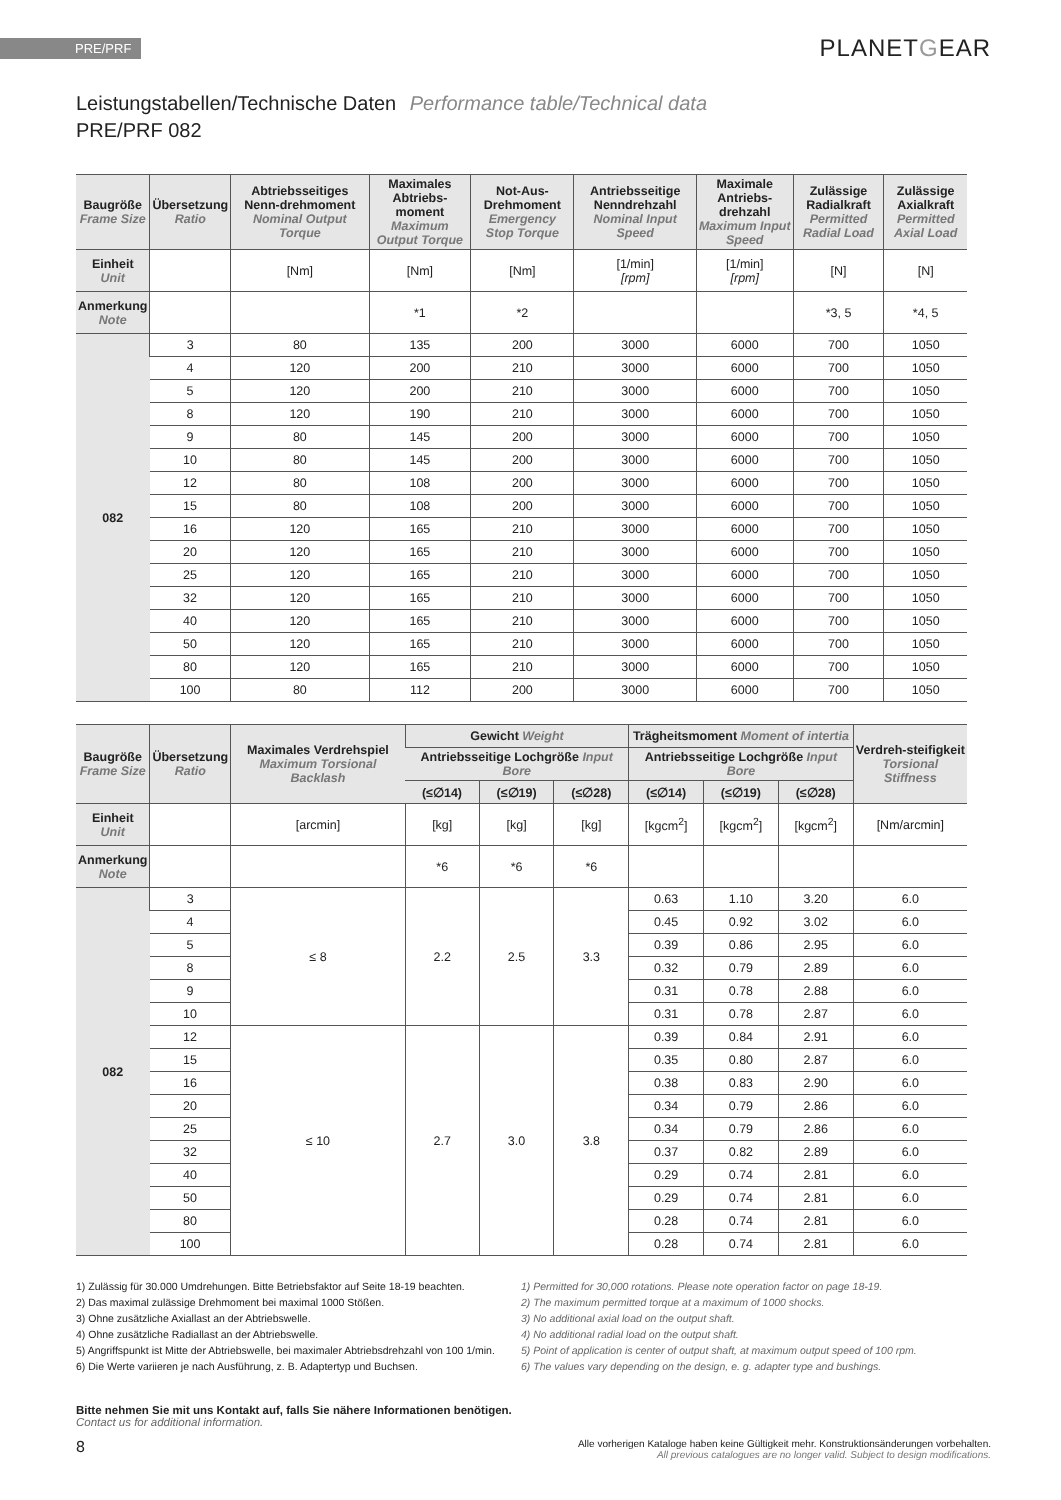PRE/PRF
PLANETGEAR
Leistungstabellen/Technische Daten Performance table/Technical data
PRE/PRF 082
| Baugröße Frame Size | Übersetzung Ratio | Abtriebsseitiges Nenn-drehmoment Nominal Output Torque | Maximales Abtriebs-moment Maximum Output Torque | Not-Aus-Drehmoment Emergency Stop Torque | Antriebsseitige Nenndrehzahl Nominal Input Speed | Maximale Antriebs-drehzahl Maximum Input Speed | Zulässige Radialkraft Permitted Radial Load | Zulässige Axialkraft Permitted Axial Load |
| --- | --- | --- | --- | --- | --- | --- | --- | --- |
| Einheit Unit | | [Nm] | [Nm] | [Nm] | [1/min] [rpm] | [1/min] [rpm] | [N] | [N] |
| Anmerkung Note | | | *1 | *2 | | | *3, 5 | *4, 5 |
| 082 | 3 | 80 | 135 | 200 | 3000 | 6000 | 700 | 1050 |
| | 4 | 120 | 200 | 210 | 3000 | 6000 | 700 | 1050 |
| | 5 | 120 | 200 | 210 | 3000 | 6000 | 700 | 1050 |
| | 8 | 120 | 190 | 210 | 3000 | 6000 | 700 | 1050 |
| | 9 | 80 | 145 | 200 | 3000 | 6000 | 700 | 1050 |
| | 10 | 80 | 145 | 200 | 3000 | 6000 | 700 | 1050 |
| | 12 | 80 | 108 | 200 | 3000 | 6000 | 700 | 1050 |
| | 15 | 80 | 108 | 200 | 3000 | 6000 | 700 | 1050 |
| | 16 | 120 | 165 | 210 | 3000 | 6000 | 700 | 1050 |
| | 20 | 120 | 165 | 210 | 3000 | 6000 | 700 | 1050 |
| | 25 | 120 | 165 | 210 | 3000 | 6000 | 700 | 1050 |
| | 32 | 120 | 165 | 210 | 3000 | 6000 | 700 | 1050 |
| | 40 | 120 | 165 | 210 | 3000 | 6000 | 700 | 1050 |
| | 50 | 120 | 165 | 210 | 3000 | 6000 | 700 | 1050 |
| | 80 | 120 | 165 | 210 | 3000 | 6000 | 700 | 1050 |
| | 100 | 80 | 112 | 200 | 3000 | 6000 | 700 | 1050 |
| Baugröße Frame Size | Übersetzung Ratio | Maximales Verdrehspiel Maximum Torsional Backlash | Gewicht Weight | | | Trägheitsmoment Moment of intertia | | | Verdreh-steifigkeit Torsional Stiffness |
| --- | --- | --- | --- | --- | --- | --- | --- | --- | --- |
| | | | Antriebsseitige Lochgröße Input Bore | | | Antriebsseitige Lochgröße Input Bore | | | |
| | | | (≤∅14) | (≤∅19) | (≤∅28) | (≤∅14) | (≤∅19) | (≤∅28) | |
| Einheit Unit | | [arcmin] | [kg] | [kg] | [kg] | [kgcm<sup>2</sup>] | [kgcm<sup>2</sup>] | [kgcm<sup>2</sup>] | [Nm/arcmin] |
| Anmerkung Note | | | *6 | *6 | *6 | | | | |
| 082 | 3 | ≤ 8 | 2.2 | 2.5 | 3.3 | 0.63 | 1.10 | 3.20 | 6.0 |
| | 4 | | | | | 0.45 | 0.92 | 3.02 | 6.0 |
| | 5 | | | | | 0.39 | 0.86 | 2.95 | 6.0 |
| | 8 | | | | | 0.32 | 0.79 | 2.89 | 6.0 |
| | 9 | | | | | 0.31 | 0.78 | 2.88 | 6.0 |
| | 10 | | | | | 0.31 | 0.78 | 2.87 | 6.0 |
| | 12 | ≤ 10 | 2.7 | 3.0 | 3.8 | 0.39 | 0.84 | 2.91 | 6.0 |
| | 15 | | | | | 0.35 | 0.80 | 2.87 | 6.0 |
| | 16 | | | | | 0.38 | 0.83 | 2.90 | 6.0 |
| | 20 | | | | | 0.34 | 0.79 | 2.86 | 6.0 |
| | 25 | | | | | 0.34 | 0.79 | 2.86 | 6.0 |
| | 32 | | | | | 0.37 | 0.82 | 2.89 | 6.0 |
| | 40 | | | | | 0.29 | 0.74 | 2.81 | 6.0 |
| | 50 | | | | | 0.29 | 0.74 | 2.81 | 6.0 |
| | 80 | | | | | 0.28 | 0.74 | 2.81 | 6.0 |
| | 100 | | | | | 0.28 | 0.74 | 2.81 | 6.0 |
1) Zulässig für 30.000 Umdrehungen. Bitte Betriebsfaktor auf Seite 18-19 beachten.
2) Das maximal zulässige Drehmoment bei maximal 1000 Stößen.
3) Ohne zusätzliche Axiallast an der Abtriebswelle.
4) Ohne zusätzliche Radiallast an der Abtriebswelle.
5) Angriffspunkt ist Mitte der Abtriebswelle, bei maximaler Abtriebsdrehzahl von 100 1/min.
6) Die Werte variieren je nach Ausführung, z. B. Adaptertyp und Buchsen.
1) Permitted for 30,000 rotations. Please note operation factor on page 18-19.
2) The maximum permitted torque at a maximum of 1000 shocks.
3) No additional axial load on the output shaft.
4) No additional radial load on the output shaft.
5) Point of application is center of output shaft, at maximum output speed of 100 rpm.
6) The values vary depending on the design, e. g. adapter type and bushings.
Bitte nehmen Sie mit uns Kontakt auf, falls Sie nähere Informationen benötigen.
Contact us for additional information.
8
Alle vorherigen Kataloge haben keine Gültigkeit mehr. Konstruktionsänderungen vorbehalten.
All previous catalogues are no longer valid. Subject to design modifications.